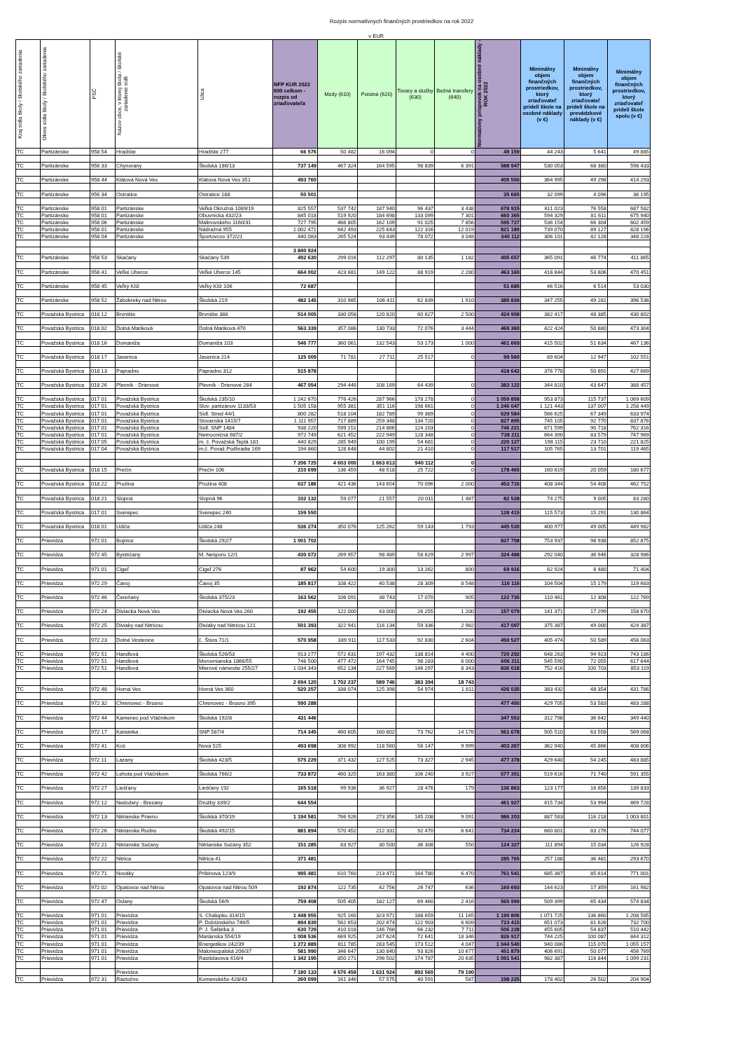Rozpis normatívnych finančných prostriedkov na rok 2022
v EUR
| Kraj sídla školy / školského zariadenia | Okres sídla školy / školského zariadenia | PSČ | Názov obce, v ktorej škola / školské zariadenie sídli | Ulica | NFP KUR 2022 600 celkom - rozpis od zriaďovateľa | Mzdy (610) | Poistné (620) | Tovary a služby (630) | Bežné transfery (640) | Normatívny príspevok na osobné náklady - ROK 2022 | Minimálny objem finančných prostriedkov, ktorý zriaďovateľ pridelí škole na osobné náklady (v €) | Minimálny objem finančných prostriedkov, ktorý zriaďovateľ pridelí škole na prevádzkové náklady (v €) | Minimálny objem finančných prostriedkov, ktorý zriaďovateľ pridelí škole spolu (v €) |
| --- | --- | --- | --- | --- | --- | --- | --- | --- | --- | --- | --- | --- | --- |
| TC | Partizánske | 958 54 | Hradište | Hradište 277 | 66 576 | 50 482 | 16 094 | 0 | 0 | 49 159 | 44 243 | 5 641 | 49 885 |
| TC | Partizánske | 956 33 | Chynorany | Školská 186/13 | 737 149 | 467 324 | 164 595 | 98 839 | 6 391 | 588 947 | 530 053 | 68 380 | 598 433 |
| TC | Partizánske | 958 44 | Klátova Nová Ves | Klátova Nová Ves 351 | 493 760 | | | | | 405 550 | 364 995 | 49 298 | 414 293 |
| TC | Partizánske | 956 34 | Ostratice | Ostratice 188 | 50 501 | | | | | 35 665 | 32 099 | 4 096 | 36 195 |
| TC | Partizánske | 958 01 | Partizánske | Veľká Okružná 1089/19 | 825 557 | 537 742 | 187 940 | 96 437 | 3 438 | 678 915 | 611 023 | 76 558 | 687 582 |
| TC | Partizánske | 958 01 | Partizánske | Obuvnícka 432/23 | 845 018 | 519 920 | 184 698 | 133 099 | 7 301 | 660 365 | 594 329 | 81 611 | 675 940 |
| TC | Partizánske | 958 06 | Partizánske | Malinovského 1160/31 | 727 795 | 466 805 | 162 109 | 91 025 | 7 856 | 595 727 | 536 154 | 66 304 | 602 459 |
| TC | Partizánske | 958 01 | Partizánske | Nádražná 955 | 1 002 471 | 642 493 | 225 643 | 122 316 | 12 019 | 821 189 | 739 070 | 89 127 | 828 196 |
| TC | Partizánske | 958 04 | Partizánske | Športovcov 372/21 | 440 083 | 265 524 | 93 439 | 78 072 | 3 048 | 340 112 | 306 101 | 42 128 | 348 228 |
| | | | | | 3 840 924 | | | | | | | | |
| TC | Partizánske | 958 53 | Skačany | Skačany 539 | 492 630 | 299 016 | 112 297 | 80 135 | 1 182 | 405 657 | 365 091 | 46 774 | 411 865 |
| TC | Partizánske | 958 41 | Veľké Uherce | Veľké Uherce 145 | 664 002 | 423 681 | 149 122 | 88 919 | 2 280 | 463 160 | 416 844 | 53 606 | 470 451 |
| TC | Partizánske | 958 45 | Veľký Klíž | Veľký Klíž 106 | 72 687 | | | | | 51 685 | 46 516 | 6 514 | 53 030 |
| TC | Partizánske | 958 52 | Žabokreky nad Nitrou | Školská 219 | 482 145 | 310 985 | 106 411 | 62 839 | 1 910 | 385 839 | 347 255 | 49 281 | 396 536 |
| TC | Považská Bystrica | 018 12 | Brvnište | Brvnište 388 | 514 005 | 330 058 | 120 820 | 60 627 | 2 500 | 424 908 | 382 417 | 48 385 | 430 802 |
| TC | Považská Bystrica | 018 02 | Dolná Mariková | Dolná Mariková 470 | 563 339 | 357 086 | 130 733 | 72 076 | 3 444 | 469 360 | 422 424 | 50 880 | 473 304 |
| TC | Považská Bystrica | 018 16 | Domaniža | Domaniža 103 | 546 777 | 360 061 | 132 543 | 53 173 | 1 000 | 461 669 | 415 502 | 51 634 | 467 136 |
| TC | Považská Bystrica | 018 17 | Jasenica | Jasenica 214 | 125 009 | 71 781 | 27 711 | 25 517 | 0 | 99 560 | 89 604 | 12 947 | 102 551 |
| TC | Považská Bystrica | 018 13 | Papradno | Papradno 312 | 515 878 | | | | | 418 642 | 376 778 | 50 891 | 427 669 |
| TC | Považská Bystrica | 018 26 | Plevník - Drienové | Plevník - Drienové 284 | 467 054 | 294 446 | 108 169 | 64 439 | 0 | 383 122 | 344 810 | 43 647 | 388 457 |
| TC | Považská Bystrica | 017 01 | Považská Bystrica | Školská 235/10 | 1 242 670 | 776 426 | 287 966 | 178 278 | 0 | 1 059 858 | 953 873 | 115 737 | 1 069 609 |
| TC | Považská Bystrica | 017 01 | Považská Bystrica | Slov. partizánov 1133/53 | 1 505 158 | 955 381 | 351 116 | 198 661 | 0 | 1 246 047 | 1 121 443 | 137 007 | 1 258 449 |
| TC | Považská Bystrica | 017 01 | Považská Bystrica | Sídl. Stred 44/1 | 800 282 | 518 104 | 182 789 | 99 389 | 0 | 629 584 | 566 625 | 67 349 | 633 974 |
| TC | Považská Bystrica | 017 01 | Považská Bystrica | Slovanská 1415/7 | 1 111 957 | 717 889 | 259 348 | 134 720 | 0 | 827 895 | 745 105 | 92 770 | 837 876 |
| TC | Považská Bystrica | 017 01 | Považská Bystrica | Sídl. SNP 1484 | 938 220 | 599 151 | 214 866 | 124 203 | 0 | 746 221 | 671 599 | 90 718 | 762 316 |
| TC | Považská Bystrica | 017 01 | Považská Bystrica | Nemocničná 987/2 | 972 749 | 621 452 | 222 949 | 128 348 | 0 | 738 211 | 664 390 | 83 579 | 747 969 |
| TC | Považská Bystrica | 017 05 | Považská Bystrica | m. č. Považská Teplá 181 | 440 829 | 285 949 | 100 199 | 54 681 | 0 | 220 127 | 198 115 | 23 710 | 221 825 |
| TC | Považská Bystrica | 017 04 | Považská Bystrica | m.č. Považ.Podhradie 169 | 194 860 | 128 648 | 44 802 | 21 410 | 0 | 117 517 | 105 765 | 13 701 | 119 465 |
| | | | | | 7 206 725 | 4 603 000 | 1 663 613 | 940 112 | 0 | | | | |
| TC | Považská Bystrica | 018 15 | Prečín | Prečín 106 | 210 699 | 136 459 | 48 518 | 25 722 | 0 | 178 465 | 160 619 | 20 059 | 180 677 |
| TC | Považská Bystrica | 018 22 | Pružina | Pružina 408 | 637 186 | 421 436 | 143 654 | 70 096 | 2 000 | 453 716 | 408 344 | 54 408 | 462 752 |
| TC | Považská Bystrica | 018 21 | Slopná | Slopná 96 | 102 132 | 59 077 | 21 557 | 20 011 | 1 487 | 82 528 | 74 275 | 9 005 | 83 280 |
| TC | Považská Bystrica | 017 01 | Sverepec | Sverepec 240 | 159 550 | | | | | 128 415 | 115 573 | 15 291 | 130 864 |
| TC | Považská Bystrica | 018 01 | Udiča | Udiča 248 | 536 274 | 350 076 | 125 262 | 59 143 | 1 793 | 445 530 | 400 977 | 49 005 | 449 982 |
| TC | Prievidza | 972 01 | Bojnice | Školská 292/7 | 1 001 702 | | | | | 837 708 | 753 937 | 98 938 | 852 875 |
| TC | Prievidza | 972 45 | Bystričany | M. Nešporu 12/1 | 430 072 | 269 957 | 98 489 | 58 629 | 2 997 | 324 488 | 292 040 | 36 946 | 328 986 |
| TC | Prievidza | 971 01 | Cigeľ | Cigeľ 276 | 87 962 | 54 600 | 19 300 | 13 262 | 800 | 69 916 | 62 924 | 8 480 | 71 404 |
| TC | Prievidza | 972 29 | Čavoj | Čavoj 35 | 185 817 | 108 422 | 40 538 | 28 309 | 8 548 | 116 116 | 104 504 | 15 179 | 119 683 |
| TC | Prievidza | 972 46 | Čereňany | Školská 375/23 | 163 562 | 106 091 | 38 743 | 17 070 | 905 | 122 735 | 110 461 | 12 308 | 122 769 |
| TC | Prievidza | 972 24 | Diviacka Nová Ves | Diviacka Nová Ves 260 | 192 455 | 122 000 | 43 000 | 26 255 | 1 200 | 157 079 | 141 371 | 17 299 | 158 670 |
| TC | Prievidza | 972 25 | Diviaky nad Nitricou | Diviaky nad Nitricou 121 | 501 393 | 322 941 | 116 134 | 59 336 | 2 982 | 417 097 | 375 387 | 49 000 | 424 387 |
| TC | Prievidza | 972 23 | Dolné Vestenice | Ľ. Štúra 71/1 | 570 958 | 339 911 | 117 533 | 92 830 | 2 604 | 450 527 | 405 474 | 50 589 | 456 063 |
| TC | Prievidza | 972 51 | Handlová | Školská 526/53 | 913 277 | 572 631 | 197 432 | 138 814 | 4 400 | 720 292 | 648 263 | 94 923 | 743 186 |
| TC | Prievidza | 972 51 | Handlová | Morovnianska 1866/55 | 746 500 | 477 472 | 164 745 | 98 283 | 6 000 | 606 211 | 545 590 | 72 055 | 617 644 |
| TC | Prievidza | 972 51 | Handlová | Mierové námestie 255/27 | 1 034 343 | 652 134 | 227 569 | 146 297 | 8 343 | 836 018 | 752 416 | 100 703 | 853 119 |
| | | | | | 2 694 120 | 1 702 237 | 589 746 | 383 394 | 18 743 | | | | |
| TC | Prievidza | 972 48 | Horná Ves | Horná Ves 360 | 520 257 | 338 074 | 125 398 | 54 974 | 1 811 | 426 035 | 383 432 | 48 354 | 431 786 |
| TC | Prievidza | 972 32 | Chrenovec - Brusno | Chrenovec - Brusno 395 | 590 288 | | | | | 477 450 | 429 705 | 53 583 | 483 288 |
| TC | Prievidza | 972 44 | Kamenec pod Vtáčnikom | Školská 192/8 | 431 446 | | | | | 347 553 | 312 798 | 36 642 | 349 440 |
| TC | Prievidza | 972 17 | Kanianka | SNP 587/4 | 714 345 | 460 605 | 160 802 | 73 762 | 14 176 | 561 678 | 505 510 | 63 558 | 569 068 |
| TC | Prievidza | 972 41 | Koš | Nová 525 | 493 698 | 308 992 | 118 560 | 56 147 | 9 999 | 403 267 | 362 940 | 45 866 | 408 806 |
| TC | Prievidza | 972 11 | Lazany | Školská 423/5 | 575 229 | 371 432 | 127 525 | 73 327 | 2 945 | 477 378 | 429 640 | 54 245 | 483 885 |
| TC | Prievidza | 972 42 | Lehota pod Vtáčnikom | Školská 766/2 | 733 872 | 460 325 | 163 380 | 106 240 | 3 927 | 577 351 | 519 616 | 71 740 | 591 355 |
| TC | Prievidza | 972 27 | Liešťany | Liešťany 192 | 165 518 | 99 936 | 36 927 | 28 476 | 179 | 136 863 | 123 177 | 16 656 | 139 833 |
| TC | Prievidza | 972 12 | Nedožery - Brezany | Družby 339/2 | 644 554 | | | | | 461 927 | 415 734 | 53 994 | 469 728 |
| TC | Prievidza | 972 13 | Nitrianske Pravno | Školská 370/19 | 1 194 581 | 766 926 | 273 356 | 145 208 | 9 091 | 986 203 | 887 583 | 116 218 | 1 003 801 |
| TC | Prievidza | 972 26 | Nitrianske Rudno | Školská 492/15 | 881 894 | 570 452 | 212 331 | 92 470 | 6 641 | 734 224 | 660 801 | 83 276 | 744 077 |
| TC | Prievidza | 972 21 | Nitrianske Sučany | Nitrianske Sučany 352 | 151 285 | 83 927 | 30 500 | 36 308 | 550 | 124 327 | 111 894 | 15 034 | 126 928 |
| TC | Prievidza | 972 22 | Nitrica | Nitrica 41 | 371 481 | | | | | 285 765 | 257 188 | 36 481 | 293 670 |
| TC | Prievidza | 972 71 | Nováky | Pribinova 123/9 | 995 481 | 610 760 | 213 471 | 164 780 | 6 470 | 761 541 | 685 387 | 85 614 | 771 001 |
| TC | Prievidza | 972 02 | Opatovce nad Nitrou | Opatovce nad Nitrou 509 | 192 874 | 122 735 | 42 756 | 26 747 | 636 | 160 693 | 144 623 | 17 359 | 161 982 |
| TC | Prievidza | 972 47 | Oslany | Školská 56/9 | 759 408 | 505 405 | 182 127 | 69 460 | 2 416 | 565 999 | 509 399 | 65 434 | 574 834 |
| TC | Prievidza | 971 01 | Prievidza | S. Chalupku 314/15 | 1 448 955 | 925 160 | 323 971 | 188 659 | 11 165 | 1 190 806 | 1 071 725 | 136 860 | 1 208 585 |
| TC | Prievidza | 971 01 | Prievidza | P. Dobšinského 746/5 | 894 839 | 562 653 | 202 674 | 122 903 | 6 609 | 723 415 | 651 073 | 81 626 | 732 700 |
| TC | Prievidza | 971 01 | Prievidza | P. J. Šafárika 3 | 630 729 | 410 018 | 146 768 | 66 232 | 7 711 | 506 228 | 455 605 | 54 837 | 510 442 |
| TC | Prievidza | 971 01 | Prievidza | Mariánska 554/19 | 1 008 536 | 669 925 | 247 624 | 72 641 | 18 346 | 826 917 | 744 225 | 100 087 | 844 312 |
| TC | Prievidza | 971 01 | Prievidza | Energetikov 242/39 | 1 272 889 | 811 785 | 283 545 | 173 512 | 4 047 | 1 044 540 | 940 086 | 115 070 | 1 055 157 |
| TC | Prievidza | 971 01 | Prievidza | Malonecpalská 206/37 | 581 990 | 346 647 | 130 840 | 93 826 | 10 677 | 451 879 | 406 691 | 50 077 | 456 769 |
| TC | Prievidza | 971 01 | Prievidza | Rastislavova 416/4 | 1 342 195 | 850 271 | 296 502 | 174 787 | 20 635 | 1 091 541 | 982 387 | 116 844 | 1 099 231 |
| | | | Prievidza | | 7 180 133 | 4 576 459 | 1 631 924 | 892 560 | 79 190 | | | | |
| TC | Prievidza | 972 31 | Ráztočno | Komenského 428/43 | 260 099 | 161 346 | 57 575 | 40 591 | 587 | 198 225 | 178 402 | 26 502 | 204 904 |